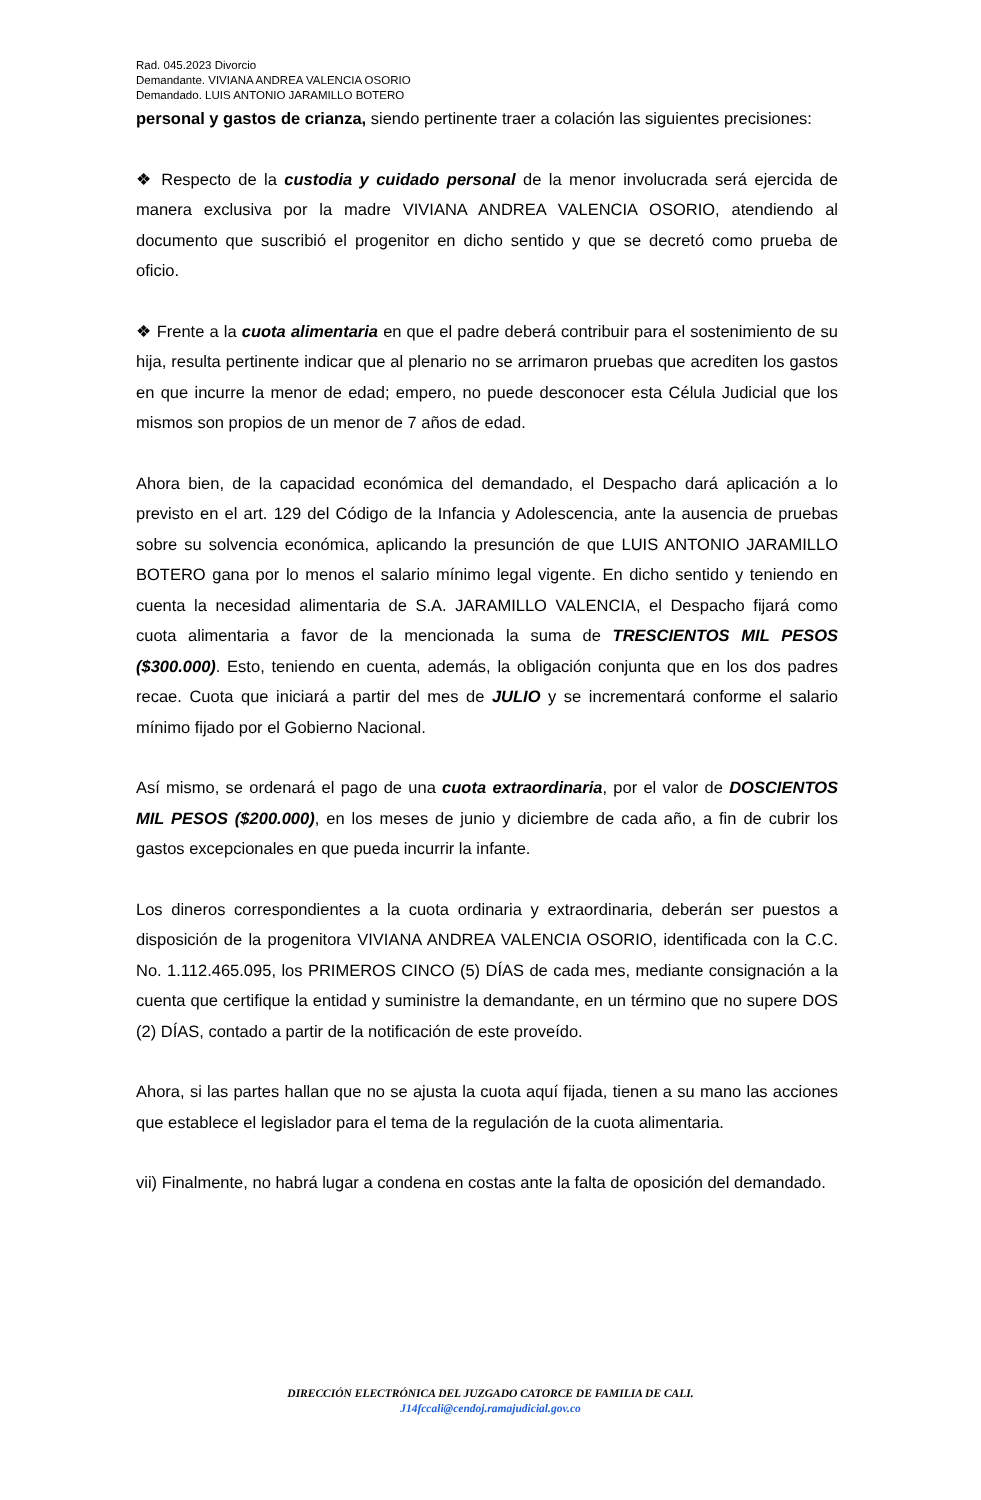Rad. 045.2023 Divorcio
Demandante. VIVIANA ANDREA VALENCIA OSORIO
Demandado. LUIS ANTONIO JARAMILLO BOTERO
personal y gastos de crianza, siendo pertinente traer a colación las siguientes precisiones:
❖ Respecto de la custodia y cuidado personal de la menor involucrada será ejercida de manera exclusiva por la madre VIVIANA ANDREA VALENCIA OSORIO, atendiendo al documento que suscribió el progenitor en dicho sentido y que se decretó como prueba de oficio.
❖ Frente a la cuota alimentaria en que el padre deberá contribuir para el sostenimiento de su hija, resulta pertinente indicar que al plenario no se arrimaron pruebas que acrediten los gastos en que incurre la menor de edad; empero, no puede desconocer esta Célula Judicial que los mismos son propios de un menor de 7 años de edad.
Ahora bien, de la capacidad económica del demandado, el Despacho dará aplicación a lo previsto en el art. 129 del Código de la Infancia y Adolescencia, ante la ausencia de pruebas sobre su solvencia económica, aplicando la presunción de que LUIS ANTONIO JARAMILLO BOTERO gana por lo menos el salario mínimo legal vigente. En dicho sentido y teniendo en cuenta la necesidad alimentaria de S.A. JARAMILLO VALENCIA, el Despacho fijará como cuota alimentaria a favor de la mencionada la suma de TRESCIENTOS MIL PESOS ($300.000). Esto, teniendo en cuenta, además, la obligación conjunta que en los dos padres recae. Cuota que iniciará a partir del mes de JULIO y se incrementará conforme el salario mínimo fijado por el Gobierno Nacional.
Así mismo, se ordenará el pago de una cuota extraordinaria, por el valor de DOSCIENTOS MIL PESOS ($200.000), en los meses de junio y diciembre de cada año, a fin de cubrir los gastos excepcionales en que pueda incurrir la infante.
Los dineros correspondientes a la cuota ordinaria y extraordinaria, deberán ser puestos a disposición de la progenitora VIVIANA ANDREA VALENCIA OSORIO, identificada con la C.C. No. 1.112.465.095, los PRIMEROS CINCO (5) DÍAS de cada mes, mediante consignación a la cuenta que certifique la entidad y suministre la demandante, en un término que no supere DOS (2) DÍAS, contado a partir de la notificación de este proveído.
Ahora, si las partes hallan que no se ajusta la cuota aquí fijada, tienen a su mano las acciones que establece el legislador para el tema de la regulación de la cuota alimentaria.
vii) Finalmente, no habrá lugar a condena en costas ante la falta de oposición del demandado.
DIRECCIÓN ELECTRÓNICA DEL JUZGADO CATORCE DE FAMILIA DE CALI.
J14fccali@cendoj.ramajudicial.gov.co